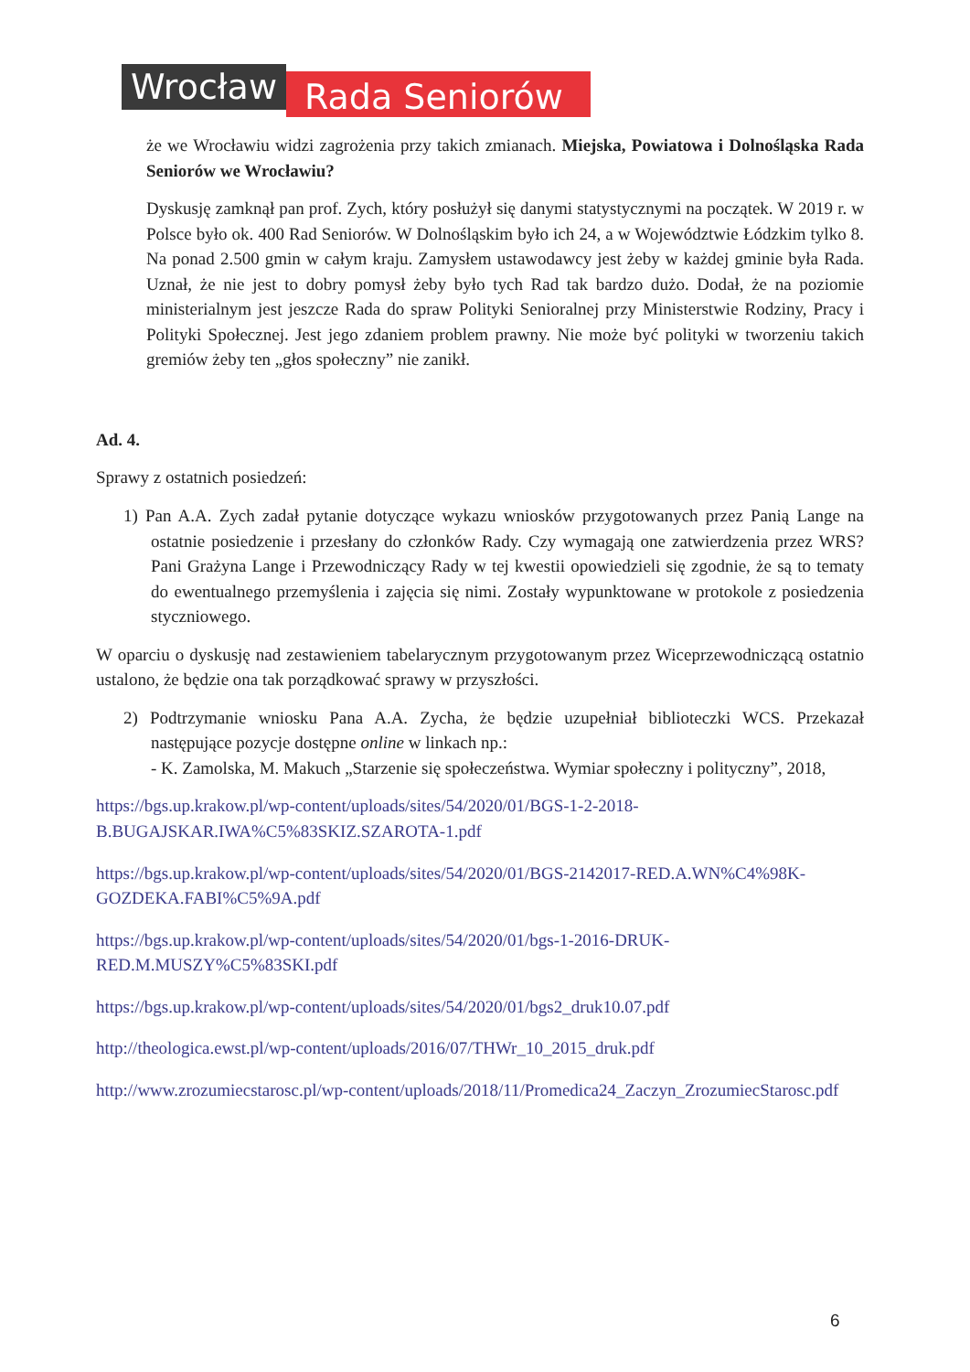Wrocław
Rada Seniorów
że we Wrocławiu widzi zagrożenia przy takich zmianach. Miejska, Powiatowa i Dolnośląska Rada Seniorów we Wrocławiu?
Dyskusję zamknął pan prof. Zych, który posłużył się danymi statystycznymi na początek. W 2019 r. w Polsce było ok. 400 Rad Seniorów. W Dolnośląskim było ich 24, a w Województwie Łódzkim tylko 8. Na ponad 2.500 gmin w całym kraju. Zamysłem ustawodawcy jest żeby w każdej gminie była Rada. Uznał, że nie jest to dobry pomysł żeby było tych Rad tak bardzo dużo. Dodał, że na poziomie ministerialnym jest jeszcze Rada do spraw Polityki Senioralnej przy Ministerstwie Rodziny, Pracy i Polityki Społecznej. Jest jego zdaniem problem prawny. Nie może być polityki w tworzeniu takich gremiów żeby ten „głos społeczny” nie zanikł.
Ad. 4.
Sprawy z ostatnich posiedzeń:
1) Pan A.A. Zych zadał pytanie dotyczące wykazu wniosków przygotowanych przez Panią Lange na ostatnie posiedzenie i przesłany do członków Rady. Czy wymagają one zatwierdzenia przez WRS? Pani Grażyna Lange i Przewodniczący Rady w tej kwestii opowiedzieli się zgodnie, że są to tematy do ewentualnego przemyślenia i zajęcia się nimi. Zostały wypunktowane w protokole z posiedzenia styczniowego.
W oparciu o dyskusję nad zestawieniem tabelarycznym przygotowanym przez Wiceprzewodniczącą ostatnio ustalono, że będzie ona tak porządkować sprawy w przyszłości.
2) Podtrzymanie wniosku Pana A.A. Zycha, że będzie uzupełniał biblioteczki WCS. Przekazał następujące pozycje dostępne online w linkach np.:
- K. Zamolska, M. Makuch „Starzenie się społeczeństwa. Wymiar społeczny i polityczny”, 2018,
https://bgs.up.krakow.pl/wp-content/uploads/sites/54/2020/01/BGS-1-2-2018-B.BUGAJSKAR.IWA%C5%83SKIZ.SZAROTA-1.pdf
https://bgs.up.krakow.pl/wp-content/uploads/sites/54/2020/01/BGS-2142017-RED.A.WN%C4%98K-GOZDEKA.FABI%C5%9A.pdf
https://bgs.up.krakow.pl/wp-content/uploads/sites/54/2020/01/bgs-1-2016-DRUK-RED.M.MUSZY%C5%83SKI.pdf
https://bgs.up.krakow.pl/wp-content/uploads/sites/54/2020/01/bgs2_druk10.07.pdf
http://theologica.ewst.pl/wp-content/uploads/2016/07/THWr_10_2015_druk.pdf
http://www.zrozumiecstarosc.pl/wp-content/uploads/2018/11/Promedica24_Zaczyn_ZrozumiecStarosc.pdf
6